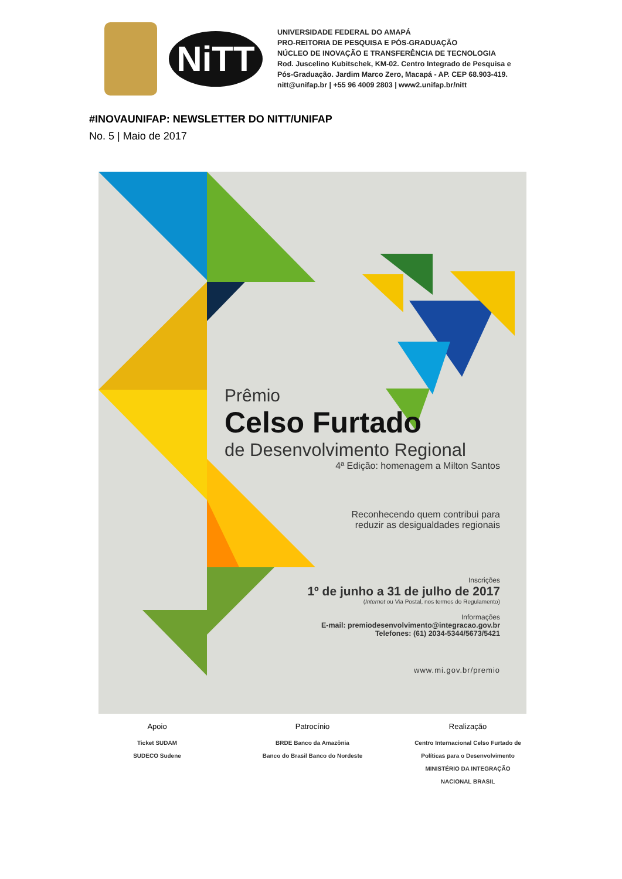NiTT
UNIVERSIDADE FEDERAL DO AMAPÁ
PRO-REITORIA DE PESQUISA E PÓS-GRADUAÇÃO
NÚCLEO DE INOVAÇÃO E TRANSFERÊNCIA DE TECNOLOGIA
Rod. Juscelino Kubitschek, KM-02. Centro Integrado de Pesquisa e
Pós-Graduação. Jardim Marco Zero, Macapá - AP. CEP 68.903-419.
nitt@unifap.br | +55 96 4009 2803 | www2.unifap.br/nitt
#INOVAUNIFAP: NEWSLETTER DO NITT/UNIFAP
No. 5 | Maio de 2017
Prêmio
Celso Furtado
de Desenvolvimento Regional
4ª Edição: homenagem a Milton Santos
Reconhecendo quem contribui para
reduzir as desigualdades regionais
Inscrições
1º de junho a 31 de julho de 2017
(Internet ou Via Postal, nos termos do Regulamento)
Informações
E-mail: premiodesenvolvimento@integracao.gov.br
Telefones: (61) 2034-5344/5673/5421
www.mi.gov.br/premio
Apoio
Ticket SUDAM
SUDECO Sudene
Patrocínio
BRDE Banco da Amazônia
Banco do Brasil Banco do Nordeste
Realização
Centro Internacional Celso Furtado de Políticas para o Desenvolvimento
MINISTÉRIO DA INTEGRAÇÃO NACIONAL BRASIL